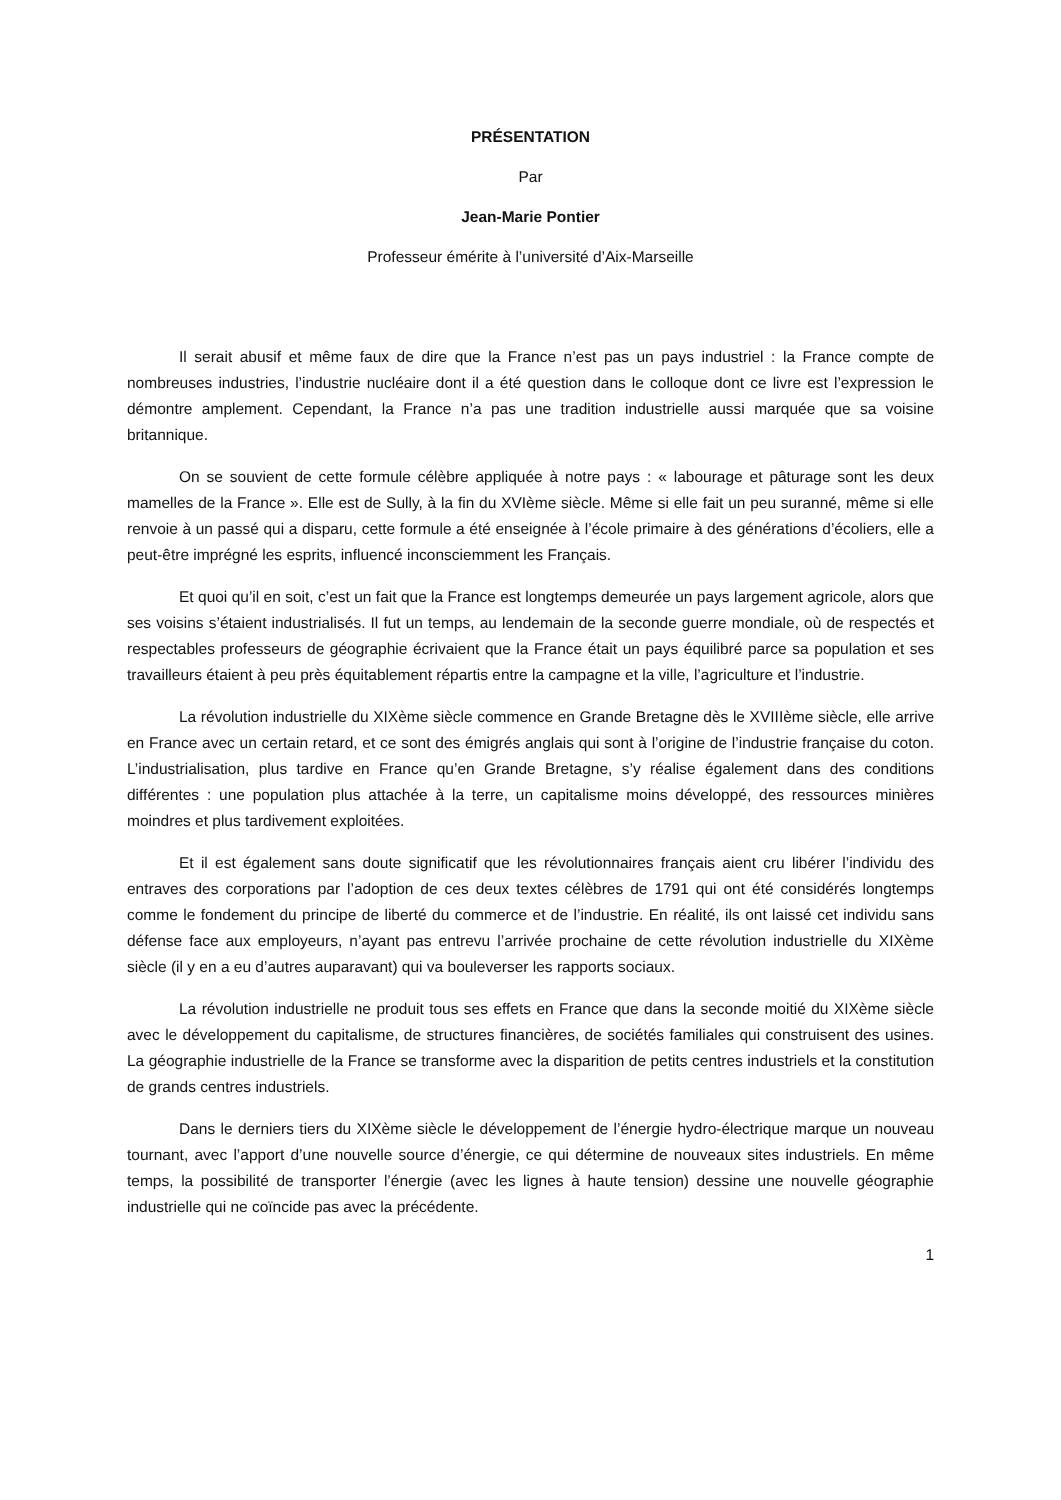PRÉSENTATION
Par
Jean-Marie Pontier
Professeur émérite à l’université d’Aix-Marseille
Il serait abusif et même faux de dire que la France n’est pas un pays industriel : la France compte de nombreuses industries, l’industrie nucléaire dont il a été question dans le colloque dont ce livre est l’expression le démontre amplement. Cependant, la France n’a pas une tradition industrielle aussi marquée que sa voisine britannique.
On se souvient de cette formule célèbre appliquée à notre pays : « labourage et pâturage sont les deux mamelles de la France ». Elle est de Sully, à la fin du XVIème siècle. Même si elle fait un peu suranné, même si elle renvoie à un passé qui a disparu, cette formule a été enseignée à l’école primaire à des générations d’écoliers, elle a peut-être imprégné les esprits, influencé inconsciemment les Français.
Et quoi qu’il en soit, c’est un fait que la France est longtemps demeurée un pays largement agricole, alors que ses voisins s’étaient industrialisés. Il fut un temps, au lendemain de la seconde guerre mondiale, où de respectés et respectables professeurs de géographie écrivaient que la France était un pays équilibré parce sa population et ses travailleurs étaient à peu près équitablement répartis entre la campagne et la ville, l’agriculture et l’industrie.
La révolution industrielle du XIXème siècle commence en Grande Bretagne dès le XVIIIème siècle, elle arrive en France avec un certain retard, et ce sont des émigrés anglais qui sont à l’origine de l’industrie française du coton. L’industrialisation, plus tardive en France qu’en Grande Bretagne, s’y réalise également dans des conditions différentes : une population plus attachée à la terre, un capitalisme moins développé, des ressources minières moindres et plus tardivement exploitées.
Et il est également sans doute significatif que les révolutionnaires français aient cru libérer l’individu des entraves des corporations par l’adoption de ces deux textes célèbres de 1791 qui ont été considérés longtemps comme le fondement du principe de liberté du commerce et de l’industrie. En réalité, ils ont laissé cet individu sans défense face aux employeurs, n’ayant pas entrevu l’arrivée prochaine de cette révolution industrielle du XIXème siècle (il y en a eu d’autres auparavant) qui va bouleverser les rapports sociaux.
La révolution industrielle ne produit tous ses effets en France que dans la seconde moitié du XIXème siècle avec le développement du capitalisme, de structures financières, de sociétés familiales qui construisent des usines. La géographie industrielle de la France se transforme avec la disparition de petits centres industriels et la constitution de grands centres industriels.
Dans le derniers tiers du XIXème siècle le développement de l’énergie hydro-électrique marque un nouveau tournant, avec l’apport d’une nouvelle source d’énergie, ce qui détermine de nouveaux sites industriels. En même temps, la possibilité de transporter l’énergie (avec les lignes à haute tension) dessine une nouvelle géographie industrielle qui ne coïncide pas avec la précédente.
1